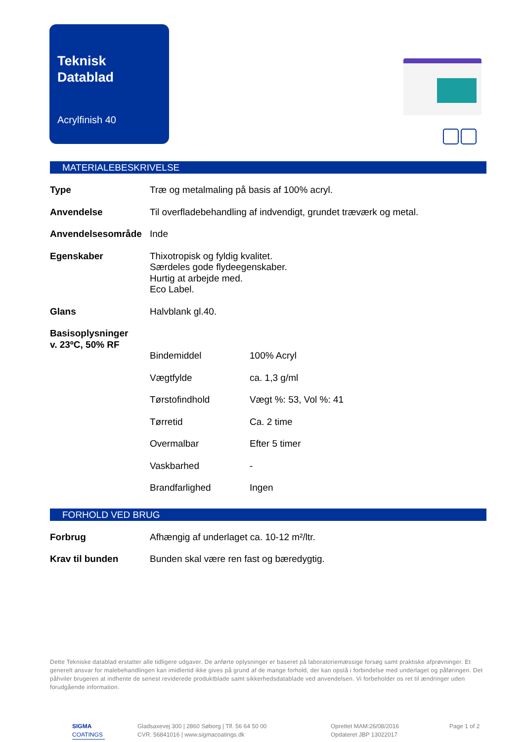Teknisk
Datablad
Acrylfinish 40
MATERIALEBESKRIVELSE
| Type | Træ og metalmaling på basis af 100% acryl. |
| Anvendelse | Til overfladebehandling af indvendigt, grundet træværk og metal. |
| Anvendelsesområde | Inde |
| Egenskaber | Thixotropisk og fyldig kvalitet. Særdeles gode flydeegenskaber. Hurtig at arbejde med. Eco Label. |
| Glans | Halvblank gl.40. |
| Basisoplysninger v. 23ºC, 50% RF | |
| | / Bindemiddel / 100% Acryl / / Vægtfylde / ca. 1,3 g/ml / / Tørstofindhold / Vægt %: 53, Vol %: 41 / / Tørretid / Ca. 2 time / / Overmalbar / Efter 5 timer / / Vaskbarhed / - / / Brandfarlighed / Ingen / |
FORHOLD VED BRUG
| Forbrug | Afhængig af underlaget ca. 10-12 m²/ltr. |
| Krav til bunden | Bunden skal være ren fast og bæredygtig. |
Dette Tekniske datablad erstatter alle tidligere udgaver. De anførte oplysninger er baseret på laboratoriemæssige forsøg samt praktiske afprøvninger. Et generelt ansvar for malebehandlingen kan imidlertid ikke gives på grund af de mange forhold, der kan opstå i forbindelse med underlaget og påføringen. Det påhviler brugeren at indhente de senest reviderede produktblade samt sikkerhedsdatablade ved anvendelsen. Vi forbeholder os ret til ændringer uden forudgående information.
SIGMA
COATINGS
Gladsaxevej 300 | 2860 Søborg | Tlf. 56 64 50 00
CVR. 56841016 | www.sigmacoatings.dk
Oprettet MAM:26/08/2016
Opdateret JBP 13022017
Page 1 of 2